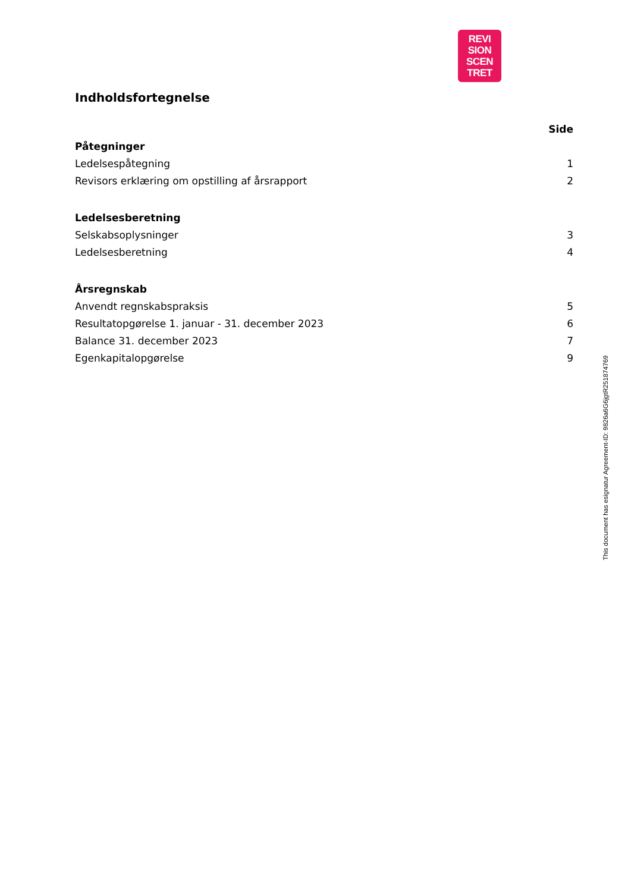REVI
SION
SCEN
TRET
Indholdsfortegnelse
| | Side |
| Påtegninger | |
| Ledelsespåtegning | 1 |
| Revisors erklæring om opstilling af årsrapport | 2 |
| Ledelsesberetning | |
| Selskabsoplysninger | 3 |
| Ledelsesberetning | 4 |
| Årsregnskab | |
| Anvendt regnskabspraksis | 5 |
| Resultatopgørelse 1. januar - 31. december 2023 | 6 |
| Balance 31. december 2023 | 7 |
| Egenkapitalopgørelse | 9 |
This document has esignatur Agreement-ID: 9826a6G6jgtR251874769